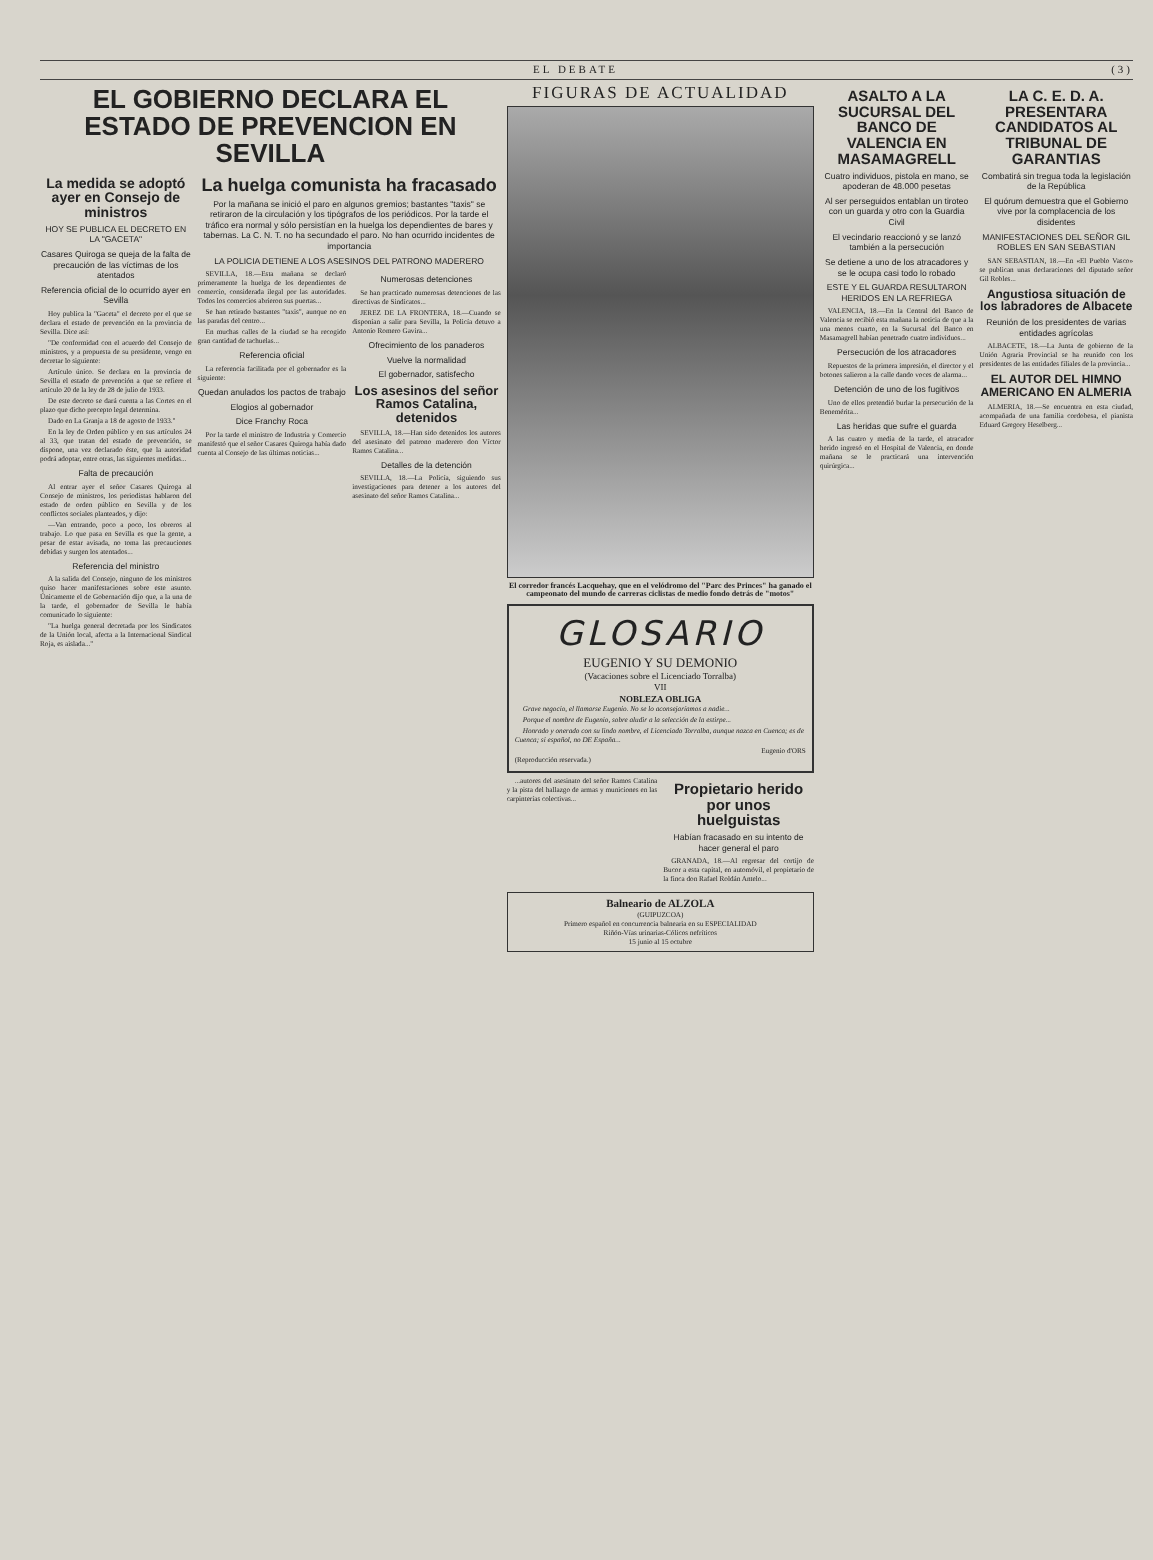EL DEBATE (3)
EL GOBIERNO DECLARA EL ESTADO DE PREVENCION EN SEVILLA
La medida se adoptó ayer en Consejo de ministros
HOY SE PUBLICA EL DECRETO EN LA "GACETA"
Casares Quiroga se queja de la falta de precaución de las víctimas de los atentados
Referencia oficial de lo ocurrido ayer en Sevilla
Hoy publica la "Gaceta" el decreto por el que se declara el estado de prevención en la provincia de Sevilla. Dice así:
"De conformidad con el acuerdo del Consejo de ministros, y a propuesta de su presidente, vengo en decretar lo siguiente:
Artículo único. Se declara en la provincia de Sevilla el estado de prevención a que se refiere el artículo 20 de la ley de 28 de julio de 1933.
De este decreto se dará cuenta a las Cortes en el plazo que dicho precepto legal determina.
Dado en La Granja a 18 de agosto de 1933."
En la ley de Orden público y en sus artículos 24 al 33, que tratan del estado de prevención, se dispone, una vez declarado éste, que la autoridad podrá adoptar, entre otras, las siguientes medidas...
Falta de precaución
Al entrar ayer el señor Casares Quiroga al Consejo de ministros, los periodistas hablaron del estado de orden público en Sevilla y de los conflictos sociales planteados, y dijo:
—Van entrando, poco a poco, los obreros al trabajo. Lo que pasa en Sevilla es que la gente, a pesar de estar avisada, no toma las precauciones debidas y surgen los atentados...
Referencia del ministro
A la salida del Consejo, ninguno de los ministros quiso hacer manifestaciones sobre este asunto. Únicamente el de Gobernación dijo que, a la una de la tarde, el gobernador de Sevilla le había comunicado lo siguiente:
"La huelga general decretada por los Sindicatos de la Unión local, afecta a la Internacional Sindical Roja, es aislada..."
La huelga comunista ha fracasado
Por la mañana se inició el paro en algunos gremios; bastantes "taxis" se retiraron de la circulación y los tipógrafos de los periódicos. Por la tarde el tráfico era normal y sólo persistían en la huelga los dependientes de bares y tabernas. La C. N. T. no ha secundado el paro. No han ocurrido incidentes de importancia
LA POLICIA DETIENE A LOS ASESINOS DEL PATRONO MADERERO
SEVILLA, 18.—Esta mañana se declaró primeramente la huelga de los dependientes de comercio, considerada ilegal por las autoridades. Todos los comercios abrieron sus puertas...
Se han retirado bastantes "taxis", aunque no en las paradas del centro...
En muchas calles de la ciudad se ha recogido gran cantidad de tachuelas...
Referencia oficial
La referencia facilitada por el gobernador es la siguiente:
Quedan anulados los pactos de trabajo
Elogios al gobernador
Dice Franchy Roca
Por la tarde el ministro de Industria y Comercio manifestó que el señor Casares Quiroga había dado cuenta al Consejo de las últimas noticias...
Numerosas detenciones
Se han practicado numerosas detenciones de las directivas de Sindicatos...
JEREZ DE LA FRONTERA, 18.—Cuando se disponían a salir para Sevilla, la Policía detuvo a Antonio Romero Gavira...
Ofrecimiento de los panaderos
Vuelve la normalidad
El gobernador, satisfecho
Los asesinos del señor Ramos Catalina, detenidos
SEVILLA, 18.—Han sido detenidos los autores del asesinato del patrono maderero don Víctor Ramos Catalina...
Detalles de la detención
SEVILLA, 18.—La Policía, siguiendo sus investigaciones para detener a los autores del asesinato del señor Ramos Catalina...
FIGURAS DE ACTUALIDAD
El corredor francés Lacquehay, que en el velódromo del "Parc des Princes" ha ganado el campeonato del mundo de carreras ciclistas de medio fondo detrás de "motos"
GLOSARIO
EUGENIO Y SU DEMONIO
(Vacaciones sobre el Licenciado Torralba)
VII
NOBLEZA OBLIGA
Grave negocio, el llamarse Eugenio. No se lo aconsejaríamos a nadie...
Porque el nombre de Eugenio, sobre aludir a la selección de la estirpe...
Honrado y onerado con su lindo nombre, el Licenciado Torralba, aunque nazca en Cuenca; es de Cuenca; si español, no DE España...
Eugenio d'ORS
(Reproducción reservada.)
...autores del asesinato del señor Ramos Catalina y la pista del hallazgo de armas y municiones en las carpinterías colectivas...
Propietario herido por unos huelguistas
Habían fracasado en su intento de hacer general el paro
GRANADA, 18.—Al regresar del cortijo de Bucor a esta capital, en automóvil, el propietario de la finca don Rafael Roldán Antelo...
Balneario de ALZOLA
(GUIPUZCOA)
Primero español en concurrencia balnearia en su ESPECIALIDAD
Riñón-Vías urinarias-Cólicos nefríticos
15 junio al 15 octubre
ASALTO A LA SUCURSAL DEL BANCO DE VALENCIA EN MASAMAGRELL
Cuatro individuos, pistola en mano, se apoderan de 48.000 pesetas
Al ser perseguidos entablan un tiroteo con un guarda y otro con la Guardia Civil
El vecindario reaccionó y se lanzó también a la persecución
Se detiene a uno de los atracadores y se le ocupa casi todo lo robado
ESTE Y EL GUARDA RESULTARON HERIDOS EN LA REFRIEGA
VALENCIA, 18.—En la Central del Banco de Valencia se recibió esta mañana la noticia de que a la una menos cuarto, en la Sucursal del Banco en Masamagrell habían penetrado cuatro individuos...
Persecución de los atracadores
Repuestos de la primera impresión, el director y el botones salieron a la calle dando voces de alarma...
Detención de uno de los fugitivos
Uno de ellos pretendió burlar la persecución de la Benemérita...
Las heridas que sufre el guarda
A las cuatro y media de la tarde, el atracador herido ingresó en el Hospital de Valencia, en donde mañana se le practicará una intervención quirúrgica...
LA C. E. D. A. PRESENTARA CANDIDATOS AL TRIBUNAL DE GARANTIAS
Combatirá sin tregua toda la legislación de la República
El quórum demuestra que el Gobierno vive por la complacencia de los disidentes
MANIFESTACIONES DEL SEÑOR GIL ROBLES EN SAN SEBASTIAN
SAN SEBASTIAN, 18.—En «El Pueblo Vasco» se publican unas declaraciones del diputado señor Gil Robles...
Angustiosa situación de los labradores de Albacete
Reunión de los presidentes de varias entidades agrícolas
ALBACETE, 18.—La Junta de gobierno de la Unión Agraria Provincial se ha reunido con los presidentes de las entidades filiales de la provincia...
EL AUTOR DEL HIMNO AMERICANO EN ALMERIA
ALMERIA, 18.—Se encuentra en esta ciudad, acompañada de una familia cordobesa, el pianista Eduard Gregory Heselberg...